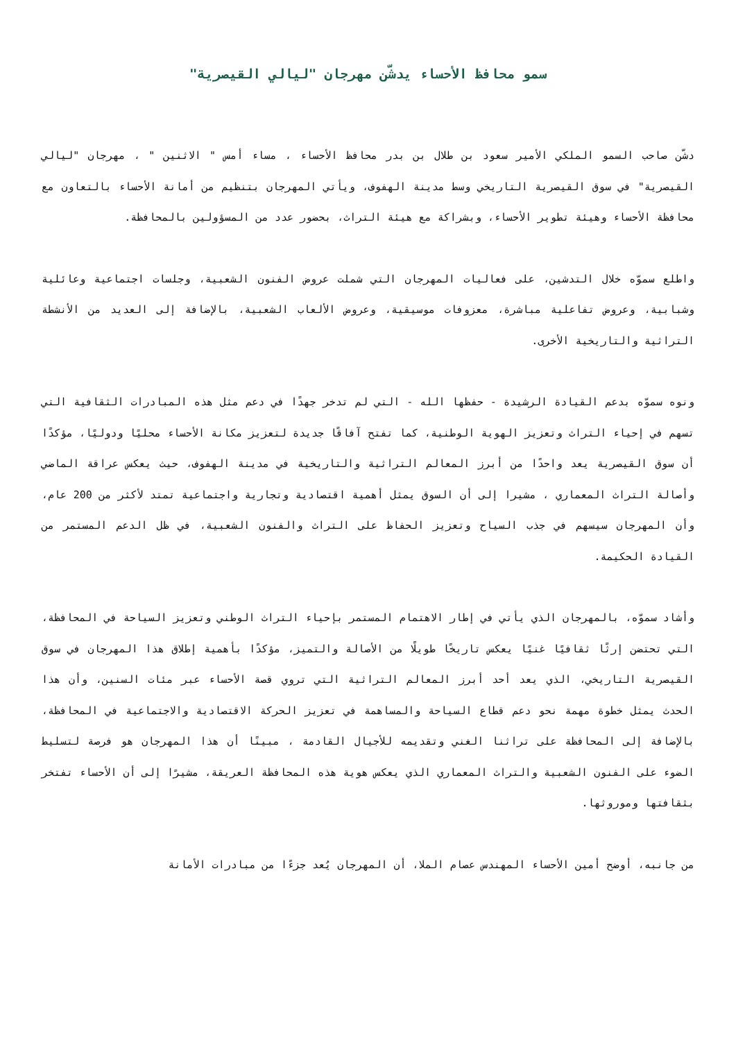سمو محافظ الأحساء يدشّن مهرجان "ليالي القيصرية"
دشّن صاحب السمو الملكي الأمير سعود بن طلال بن بدر محافظ الأحساء ، مساء أمس " الاثنين " ، مهرجان "ليالي القيصرية" في سوق القيصرية التاريخي وسط مدينة الهفوف، ويأتي المهرجان بتنظيم من أمانة الأحساء بالتعاون مع محافظة الأحساء وهيئة تطوير الأحساء، وبشراكة مع هيئة التراث، بحضور عدد من المسؤولين بالمحافظة.
واطلع سموّه خلال التدشين، على فعاليات المهرجان التي شملت عروض الفنون الشعبية، وجلسات اجتماعية وعائلية وشبابية، وعروض تفاعلية مباشرة، معزوفات موسيقية، وعروض الألعاب الشعبية، بالإضافة إلى العديد من الأنشطة التراثية والتاريخية الأخرى.
ونوه سموّه بدعم القيادة الرشيدة - حفظها الله - التي لم تدخر جهدًا في دعم مثل هذه المبادرات الثقافية التي تسهم في إحياء التراث وتعزيز الهوية الوطنية، كما تفتح آفاقًا جديدة لتعزيز مكانة الأحساء محليًا ودوليًا، مؤكدًا أن سوق القيصرية يعد واحدًا من أبرز المعالم التراثية والتاريخية في مدينة الهفوف، حيث يعكس عراقة الماضي وأصالة التراث المعماري ، مشيرا إلى أن السوق يمثل أهمية اقتصادية وتجارية واجتماعية تمتد لأكثر من 200 عام، وأن المهرجان سيسهم في جذب السياح وتعزيز الحفاظ على التراث والفنون الشعبية، في ظل الدعم المستمر من القيادة الحكيمة.
وأشاد سموّه، بالمهرجان الذي يأتي في إطار الاهتمام المستمر بإحياء التراث الوطني وتعزيز السياحة في المحافظة، التي تحتضن إرثًا ثقافيًا غنيًا يعكس تاريخًا طويلًا من الأصالة والتميز، مؤكدًا بأهمية إطلاق هذا المهرجان في سوق القيصرية التاريخي، الذي يعد أحد أبرز المعالم التراثية التي تروي قصة الأحساء عبر مئات السنين، وأن هذا الحدث يمثل خطوة مهمة نحو دعم قطاع السياحة والمساهمة في تعزيز الحركة الاقتصادية والاجتماعية في المحافظة، بالإضافة إلى المحافظة على تراثنا الغني وتقديمه للأجيال القادمة ، مبينًا أن هذا المهرجان هو فرصة لتسليط الضوء على الفنون الشعبية والتراث المعماري الذي يعكس هوية هذه المحافظة العريقة، مشيرًا إلى أن الأحساء تفتخر بثقافتها وموروثها.
من جانبه، أوضح أمين الأحساء المهندس عصام الملا، أن المهرجان يُعد جزءًا من مبادرات الأمانة